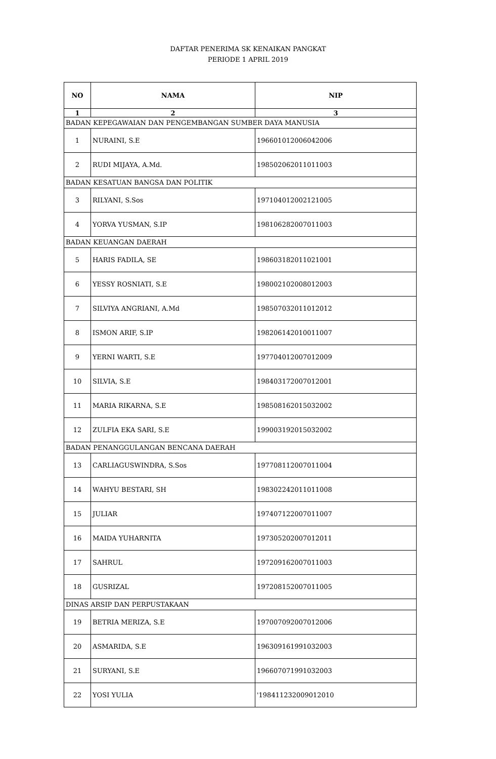DAFTAR PENERIMA SK KENAIKAN PANGKAT
PERIODE 1 APRIL 2019
| NO | NAMA | NIP |
| --- | --- | --- |
| 1 | 2 | 3 |
| BADAN KEPEGAWAIAN DAN PENGEMBANGAN SUMBER DAYA MANUSIA | | |
| 1 | NURAINI, S.E | 196601012006042006 |
| 2 | RUDI MIJAYA, A.Md. | 198502062011011003 |
| BADAN KESATUAN BANGSA DAN POLITIK | | |
| 3 | RILYANI, S.Sos | 197104012002121005 |
| 4 | YORVA YUSMAN, S.IP | 198106282007011003 |
| BADAN KEUANGAN DAERAH | | |
| 5 | HARIS FADILA, SE | 198603182011021001 |
| 6 | YESSY ROSNIATI, S.E | 198002102008012003 |
| 7 | SILVIYA ANGRIANI, A.Md | 198507032011012012 |
| 8 | ISMON ARIF, S.IP | 198206142010011007 |
| 9 | YERNI WARTI, S.E | 197704012007012009 |
| 10 | SILVIA, S.E | 198403172007012001 |
| 11 | MARIA RIKARNA, S.E | 198508162015032002 |
| 12 | ZULFIA EKA SARI, S.E | 199003192015032002 |
| BADAN PENANGGULANGAN BENCANA DAERAH | | |
| 13 | CARLIAGUSWINDRA, S.Sos | 197708112007011004 |
| 14 | WAHYU BESTARI, SH | 198302242011011008 |
| 15 | JULIAR | 197407122007011007 |
| 16 | MAIDA YUHARNITA | 197305202007012011 |
| 17 | SAHRUL | 197209162007011003 |
| 18 | GUSRIZAL | 197208152007011005 |
| DINAS ARSIP DAN PERPUSTAKAAN | | |
| 19 | BETRIA MERIZA, S.E | 197007092007012006 |
| 20 | ASMARIDA, S.E | 196309161991032003 |
| 21 | SURYANI, S.E | 196607071991032003 |
| 22 | YOSI YULIA | '198411232009012010 |